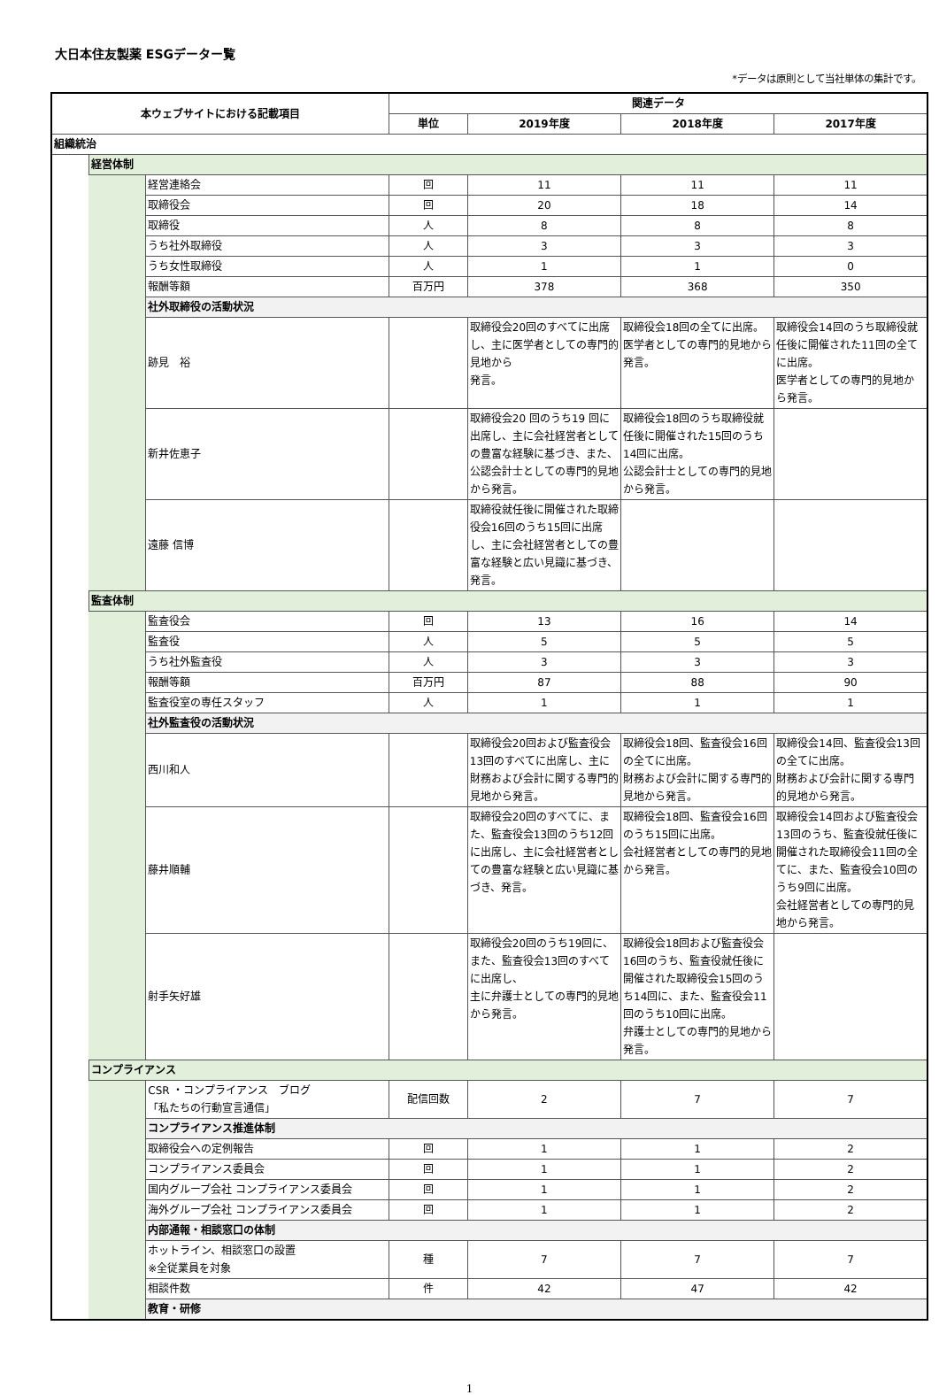大日本住友製薬 ESGデーター覧
*データは原則として当社単体の集計です。
| 本ウェブサイトにおける記載項目 | | | 関連データ | | | |
| --- | --- | --- | --- | --- | --- | --- |
| | | | 単位 | 2019年度 | 2018年度 | 2017年度 |
| 組織統治 | | | | | | |
| | 経営体制 | | | | | |
| | | 経営連絡会 | 回 | 11 | 11 | 11 |
| | | 取締役会 | 回 | 20 | 18 | 14 |
| | | 取締役 | 人 | 8 | 8 | 8 |
| | | うち社外取締役 | 人 | 3 | 3 | 3 |
| | | うち女性取締役 | 人 | 1 | 1 | 0 |
| | | 報酬等額 | 百万円 | 378 | 368 | 350 |
| | | 社外取締役の活動状況 | | | | |
| | | 跡見 裕 | | 取締役会20回のすべてに出席し、主に医学者としての専門的見地から 発言。 | 取締役会18回の全てに出席。 医学者としての専門的見地から発言。 | 取締役会14回のうち取締役就任後に開催された11回の全てに出席。 医学者としての専門的見地から発言。 |
| | | 新井佐恵子 | | 取締役会20 回のうち19 回に出席し、主に会社経営者としての豊富な経験に基づき、また、公認会計士としての専門的見地から発言。 | 取締役会18回のうち取締役就任後に開催された15回のうち14回に出席。 公認会計士としての専門的見地から発言。 | |
| | | 遠藤 信博 | | 取締役就任後に開催された取締役会16回のうち15回に出席し、主に会社経営者としての豊富な経験と広い見識に基づき、発言。 | | |
| | 監査体制 | | | | | |
| | | 監査役会 | 回 | 13 | 16 | 14 |
| | | 監査役 | 人 | 5 | 5 | 5 |
| | | うち社外監査役 | 人 | 3 | 3 | 3 |
| | | 報酬等額 | 百万円 | 87 | 88 | 90 |
| | | 監査役室の専任スタッフ | 人 | 1 | 1 | 1 |
| | | 社外監査役の活動状況 | | | | |
| | | 西川和人 | | 取締役会20回および監査役会13回のすべてに出席し、主に財務および会計に関する専門的見地から発言。 | 取締役会18回、監査役会16回の全てに出席。 財務および会計に関する専門的見地から発言。 | 取締役会14回、監査役会13回の全てに出席。 財務および会計に関する専門的見地から発言。 |
| | | 藤井順輔 | | 取締役会20回のすべてに、また、監査役会13回のうち12回に出席し、主に会社経営者としての豊富な経験と広い見識に基づき、発言。 | 取締役会18回、監査役会16回のうち15回に出席。 会社経営者としての専門的見地から発言。 | 取締役会14回および監査役会13回のうち、監査役就任後に開催された取締役会11回の全てに、また、監査役会10回のうち9回に出席。 会社経営者としての専門的見地から発言。 |
| | | 射手矢好雄 | | 取締役会20回のうち19回に、また、監査役会13回のすべてに出席し、 主に弁護士としての専門的見地から発言。 | 取締役会18回および監査役会16回のうち、監査役就任後に開催された取締役会15回のうち14回に、また、監査役会11回のうち10回に出席。 弁護士としての専門的見地から発言。 | |
| | コンプライアンス | | | | | |
| | | CSR ・コンプライアンス ブログ 「私たちの行動宣言通信」 | 配信回数 | 2 | 7 | 7 |
| | | コンプライアンス推進体制 | | | | |
| | | 取締役会への定例報告 | 回 | 1 | 1 | 2 |
| | | コンプライアンス委員会 | 回 | 1 | 1 | 2 |
| | | 国内グループ会社 コンプライアンス委員会 | 回 | 1 | 1 | 2 |
| | | 海外グループ会社 コンプライアンス委員会 | 回 | 1 | 1 | 2 |
| | | 内部通報・相談窓口の体制 | | | | |
| | | ホットライン、相談窓口の設置 ※全従業員を対象 | 種 | 7 | 7 | 7 |
| | | 相談件数 | 件 | 42 | 47 | 42 |
| | | 教育・研修 | | | | |
1